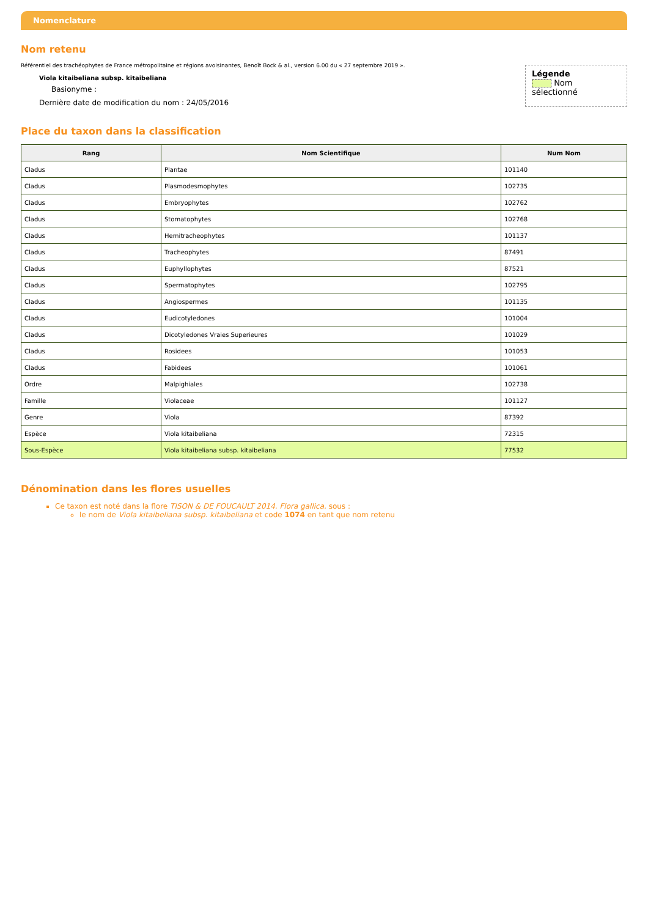Nomenclature
Nom retenu
Référentiel des trachéophytes de France métropolitaine et régions avoisinantes, Benoît Bock & al., version 6.00 du « 27 septembre 2019 ».
Viola kitaibeliana subsp. kitaibeliana
Basionyme :
Dernière date de modification du nom : 24/05/2016
Légende
Nom sélectionné
Place du taxon dans la classification
| Rang | Nom Scientifique | Num Nom |
| --- | --- | --- |
| Cladus | Plantae | 101140 |
| Cladus | Plasmodesmophytes | 102735 |
| Cladus | Embryophytes | 102762 |
| Cladus | Stomatophytes | 102768 |
| Cladus | Hemitracheophytes | 101137 |
| Cladus | Tracheophytes | 87491 |
| Cladus | Euphyllophytes | 87521 |
| Cladus | Spermatophytes | 102795 |
| Cladus | Angiospermes | 101135 |
| Cladus | Eudicotyledones | 101004 |
| Cladus | Dicotyledones Vraies Superieures | 101029 |
| Cladus | Rosidees | 101053 |
| Cladus | Fabidees | 101061 |
| Ordre | Malpighiales | 102738 |
| Famille | Violaceae | 101127 |
| Genre | Viola | 87392 |
| Espèce | Viola kitaibeliana | 72315 |
| Sous-Espèce | Viola kitaibeliana subsp. kitaibeliana | 77532 |
Dénomination dans les flores usuelles
Ce taxon est noté dans la flore TISON & DE FOUCAULT 2014. Flora gallica. sous :
le nom de Viola kitaibeliana subsp. kitaibeliana et code 1074 en tant que nom retenu